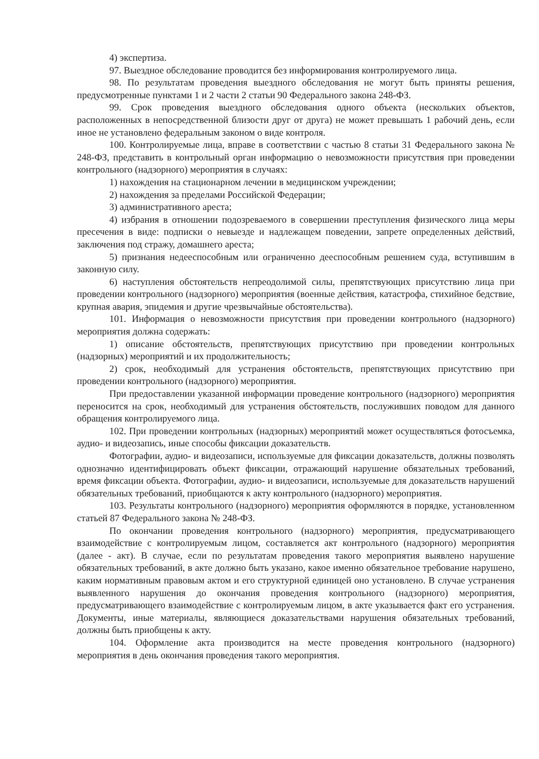4) экспертиза.
97. Выездное обследование проводится без информирования контролируемого лица.
98. По результатам проведения выездного обследования не могут быть приняты решения, предусмотренные пунктами 1 и 2 части 2 статьи 90 Федерального закона 248-ФЗ.
99. Срок проведения выездного обследования одного объекта (нескольких объектов, расположенных в непосредственной близости друг от друга) не может превышать 1 рабочий день, если иное не установлено федеральным законом о виде контроля.
100. Контролируемые лица, вправе в соответствии с частью 8 статьи 31 Федерального закона № 248-ФЗ, представить в контрольный орган информацию о невозможности присутствия при проведении контрольного (надзорного) мероприятия в случаях:
1) нахождения на стационарном лечении в медицинском учреждении;
2) нахождения за пределами Российской Федерации;
3) административного ареста;
4) избрания в отношении подозреваемого в совершении преступления физического лица меры пресечения в виде: подписки о невыезде и надлежащем поведении, запрете определенных действий, заключения под стражу, домашнего ареста;
5) признания недееспособным или ограниченно дееспособным решением суда, вступившим в законную силу.
6) наступления обстоятельств непреодолимой силы, препятствующих присутствию лица при проведении контрольного (надзорного) мероприятия (военные действия, катастрофа, стихийное бедствие, крупная авария, эпидемия и другие чрезвычайные обстоятельства).
101. Информация о невозможности присутствия при проведении контрольного (надзорного) мероприятия должна содержать:
1) описание обстоятельств, препятствующих присутствию при проведении контрольных (надзорных) мероприятий и их продолжительность;
2) срок, необходимый для устранения обстоятельств, препятствующих присутствию при проведении контрольного (надзорного) мероприятия.
При предоставлении указанной информации проведение контрольного (надзорного) мероприятия переносится на срок, необходимый для устранения обстоятельств, послуживших поводом для данного обращения контролируемого лица.
102. При проведении контрольных (надзорных) мероприятий может осуществляться фотосъемка, аудио- и видеозапись, иные способы фиксации доказательств.
Фотографии, аудио- и видеозаписи, используемые для фиксации доказательств, должны позволять однозначно идентифицировать объект фиксации, отражающий нарушение обязательных требований, время фиксации объекта. Фотографии, аудио- и видеозаписи, используемые для доказательств нарушений обязательных требований, приобщаются к акту контрольного (надзорного) мероприятия.
103. Результаты контрольного (надзорного) мероприятия оформляются в порядке, установленном статьей 87 Федерального закона № 248-ФЗ.
По окончании проведения контрольного (надзорного) мероприятия, предусматривающего взаимодействие с контролируемым лицом, составляется акт контрольного (надзорного) мероприятия (далее - акт). В случае, если по результатам проведения такого мероприятия выявлено нарушение обязательных требований, в акте должно быть указано, какое именно обязательное требование нарушено, каким нормативным правовым актом и его структурной единицей оно установлено. В случае устранения выявленного нарушения до окончания проведения контрольного (надзорного) мероприятия, предусматривающего взаимодействие с контролируемым лицом, в акте указывается факт его устранения. Документы, иные материалы, являющиеся доказательствами нарушения обязательных требований, должны быть приобщены к акту.
104. Оформление акта производится на месте проведения контрольного (надзорного) мероприятия в день окончания проведения такого мероприятия.